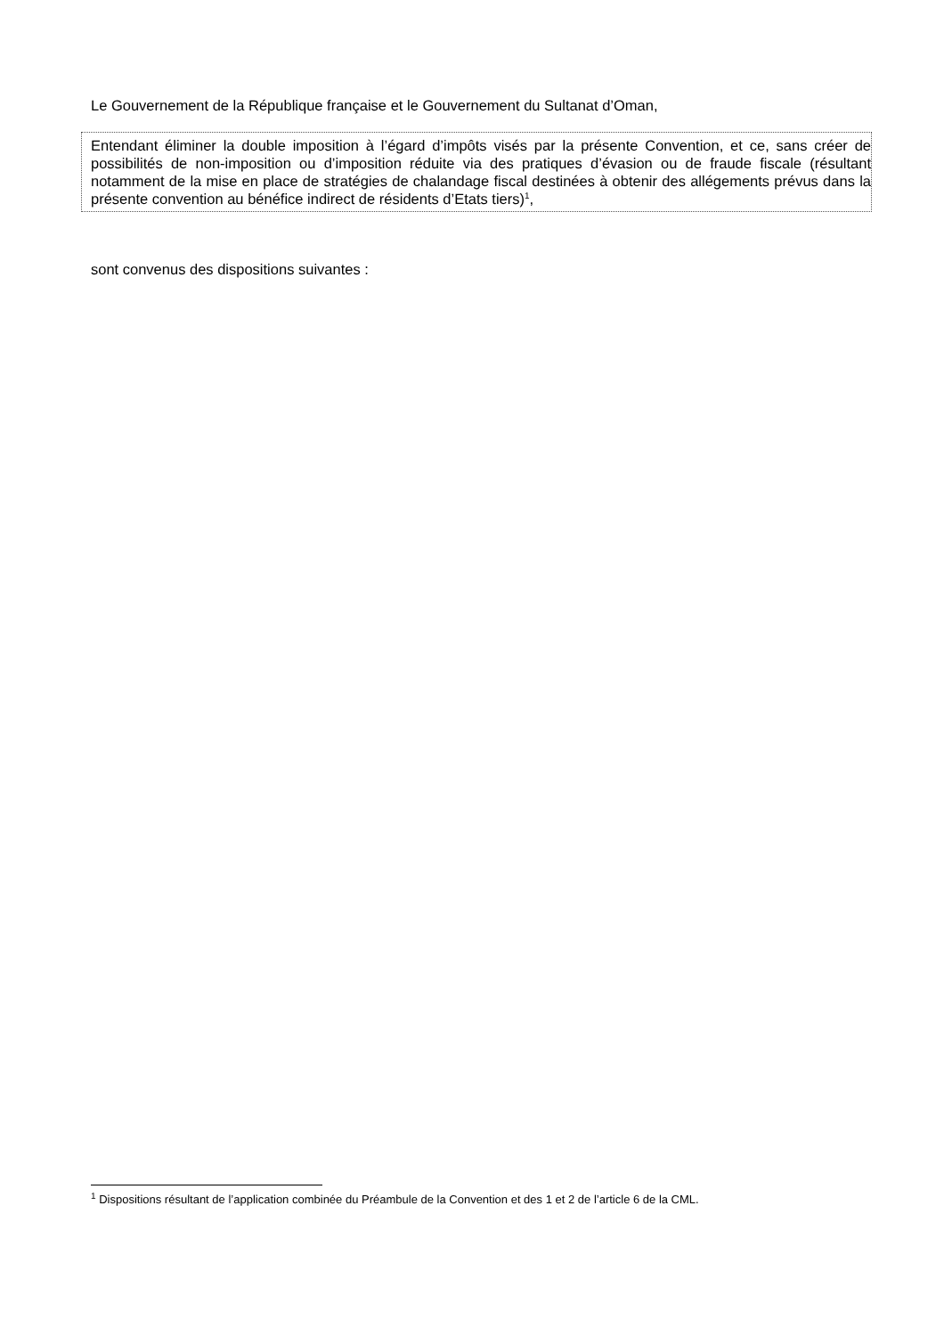Le Gouvernement de la République française et le Gouvernement du Sultanat d’Oman,
Entendant éliminer la double imposition à l’égard d’impôts visés par la présente Convention, et ce, sans créer de possibilités de non-imposition ou d’imposition réduite via des pratiques d’évasion ou de fraude fiscale (résultant notamment de la mise en place de stratégies de chalandage fiscal destinées à obtenir des allégements prévus dans la présente convention au bénéfice indirect de résidents d’Etats tiers)<sup>1</sup>,
sont convenus des dispositions suivantes :
<sup>1</sup> Dispositions résultant de l’application combinée du Préambule de la Convention et des 1 et 2 de l’article 6 de la CML.